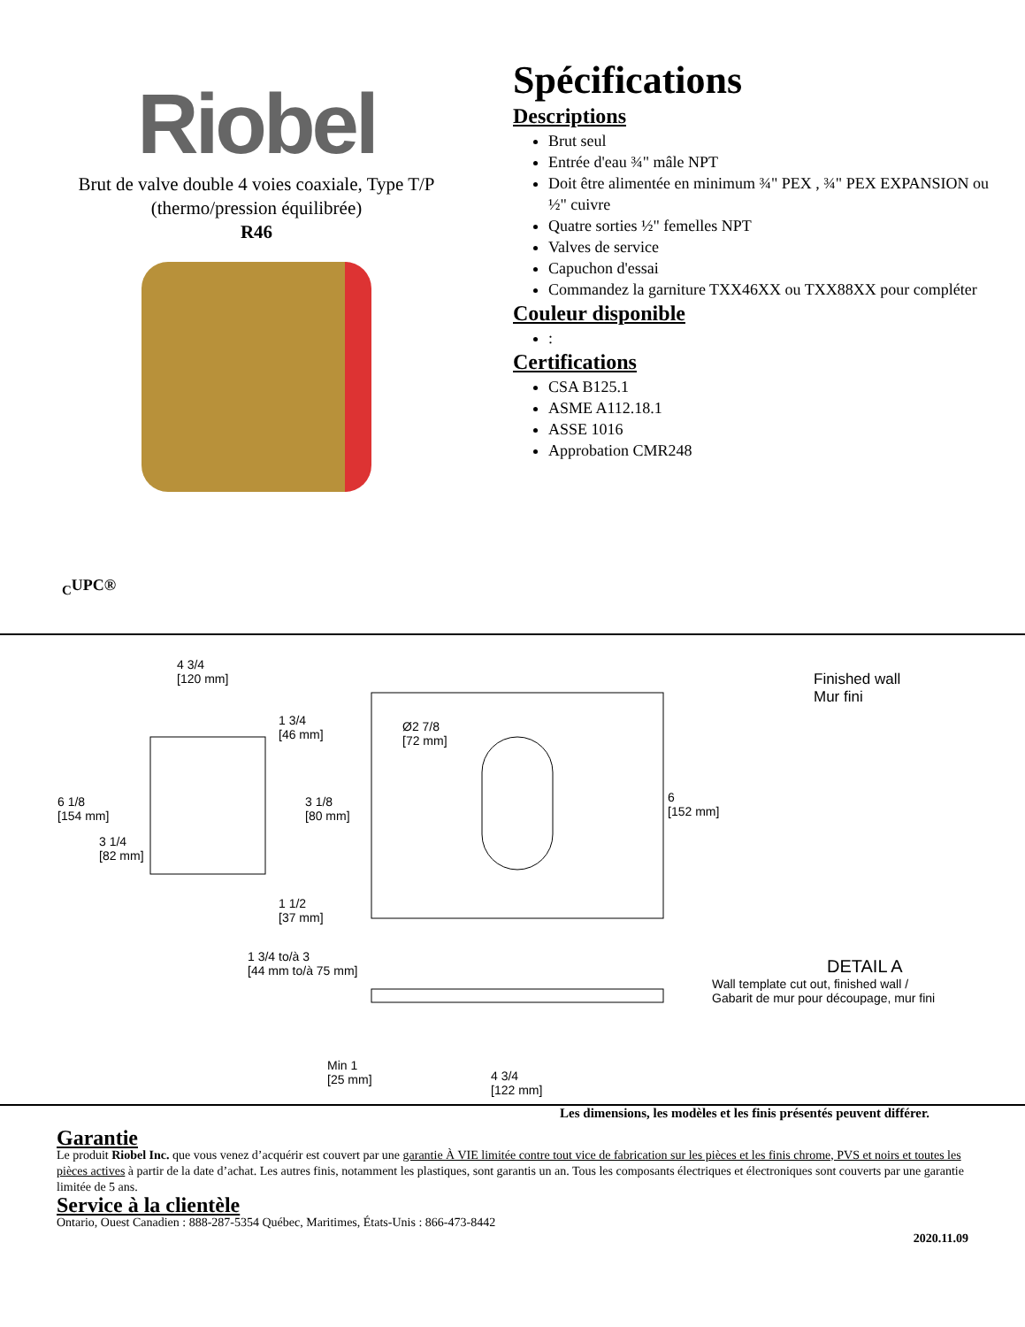Riobel
Brut de valve double 4 voies coaxiale, Type T/P
(thermo/pression équilibrée)
R46
Spécifications
Descriptions
Brut seul
Entrée d'eau ¾" mâle NPT
Doit être alimentée en minimum ¾" PEX , ¾" PEX EXPANSION ou ½" cuivre
Quatre sorties ½" femelles NPT
Valves de service
Capuchon d'essai
Commandez la garniture TXX46XX ou TXX88XX pour compléter
Couleur disponible
:
Certifications
CSA B125.1
ASME A112.18.1
ASSE 1016
Approbation CMR248
<sub>C</sub>UPC®
4 3/4
[120 mm]
1 3/4
[46 mm]
Ø2 7/8
[72 mm]
Finished wall
Mur fini
6 1/8
[154 mm]
3 1/8
[80 mm]
6
[152 mm]
3 1/4
[82 mm]
1 1/2
[37 mm]
1 3/4 to/à 3
[44 mm to/à 75 mm]
DETAIL A
Wall template cut out, finished wall /
Gabarit de mur pour découpage, mur fini
Min 1
[25 mm]
4 3/4
[122 mm]
Les dimensions, les modèles et les finis présentés peuvent différer.
Garantie
Le produit Riobel Inc. que vous venez d’acquérir est couvert par une garantie À VIE limitée contre tout vice de fabrication sur les pièces et les finis chrome, PVS et noirs et toutes les pièces actives à partir de la date d’achat. Les autres finis, notamment les plastiques, sont garantis un an. Tous les composants électriques et électroniques sont couverts par une garantie limitée de 5 ans.
Service à la clientèle
Ontario, Ouest Canadien : 888-287-5354 Québec, Maritimes, États-Unis : 866-473-8442
2020.11.09